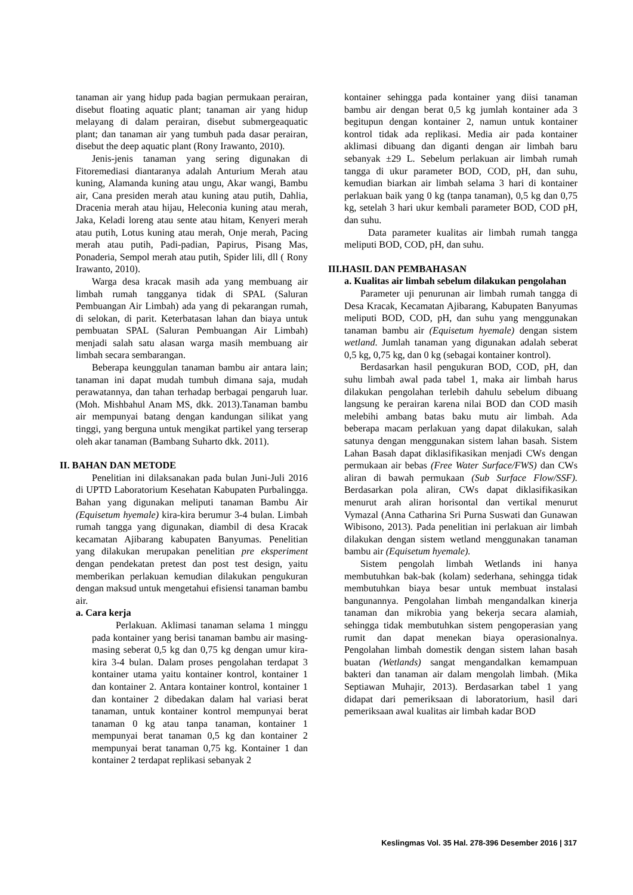tanaman air yang hidup pada bagian permukaan perairan, disebut floating aquatic plant; tanaman air yang hidup melayang di dalam perairan, disebut submergeaquatic plant; dan tanaman air yang tumbuh pada dasar perairan, disebut the deep aquatic plant (Rony Irawanto, 2010).
Jenis-jenis tanaman yang sering digunakan di Fitoremediasi diantaranya adalah Anturium Merah atau kuning, Alamanda kuning atau ungu, Akar wangi, Bambu air, Cana presiden merah atau kuning atau putih, Dahlia, Dracenia merah atau hijau, Heleconia kuning atau merah, Jaka, Keladi loreng atau sente atau hitam, Kenyeri merah atau putih, Lotus kuning atau merah, Onje merah, Pacing merah atau putih, Padi-padian, Papirus, Pisang Mas, Ponaderia, Sempol merah atau putih, Spider lili, dll ( Rony Irawanto, 2010).
Warga desa kracak masih ada yang membuang air limbah rumah tangganya tidak di SPAL (Saluran Pembuangan Air Limbah) ada yang di pekarangan rumah, di selokan, di parit. Keterbatasan lahan dan biaya untuk pembuatan SPAL (Saluran Pembuangan Air Limbah) menjadi salah satu alasan warga masih membuang air limbah secara sembarangan.
Beberapa keunggulan tanaman bambu air antara lain; tanaman ini dapat mudah tumbuh dimana saja, mudah perawatannya, dan tahan terhadap berbagai pengaruh luar. (Moh. Mishbahul Anam MS, dkk. 2013).Tanaman bambu air mempunyai batang dengan kandungan silikat yang tinggi, yang berguna untuk mengikat partikel yang terserap oleh akar tanaman (Bambang Suharto dkk. 2011).
II. BAHAN DAN METODE
Penelitian ini dilaksanakan pada bulan Juni-Juli 2016 di UPTD Laboratorium Kesehatan Kabupaten Purbalingga. Bahan yang digunakan meliputi tanaman Bambu Air (Equisetum hyemale) kira-kira berumur 3-4 bulan. Limbah rumah tangga yang digunakan, diambil di desa Kracak kecamatan Ajibarang kabupaten Banyumas. Penelitian yang dilakukan merupakan penelitian pre eksperiment dengan pendekatan pretest dan post test design, yaitu memberikan perlakuan kemudian dilakukan pengukuran dengan maksud untuk mengetahui efisiensi tanaman bambu air.
a. Cara kerja
Perlakuan. Aklimasi tanaman selama 1 minggu pada kontainer yang berisi tanaman bambu air masing-masing seberat 0,5 kg dan 0,75 kg dengan umur kira-kira 3-4 bulan. Dalam proses pengolahan terdapat 3 kontainer utama yaitu kontainer kontrol, kontainer 1 dan kontainer 2. Antara kontainer kontrol, kontainer 1 dan kontainer 2 dibedakan dalam hal variasi berat tanaman, untuk kontainer kontrol mempunyai berat tanaman 0 kg atau tanpa tanaman, kontainer 1 mempunyai berat tanaman 0,5 kg dan kontainer 2 mempunyai berat tanaman 0,75 kg. Kontainer 1 dan kontainer 2 terdapat replikasi sebanyak 2
kontainer sehingga pada kontainer yang diisi tanaman bambu air dengan berat 0,5 kg jumlah kontainer ada 3 begitupun dengan kontainer 2, namun untuk kontainer kontrol tidak ada replikasi. Media air pada kontainer aklimasi dibuang dan diganti dengan air limbah baru sebanyak ±29 L. Sebelum perlakuan air limbah rumah tangga di ukur parameter BOD, COD, pH, dan suhu, kemudian biarkan air limbah selama 3 hari di kontainer perlakuan baik yang 0 kg (tanpa tanaman), 0,5 kg dan 0,75 kg, setelah 3 hari ukur kembali parameter BOD, COD pH, dan suhu.
Data parameter kualitas air limbah rumah tangga meliputi BOD, COD, pH, dan suhu.
III.HASIL DAN PEMBAHASAN
a. Kualitas air limbah sebelum dilakukan pengolahan
Parameter uji penurunan air limbah rumah tangga di Desa Kracak, Kecamatan Ajibarang, Kabupaten Banyumas meliputi BOD, COD, pH, dan suhu yang menggunakan tanaman bambu air (Equisetum hyemale) dengan sistem wetland. Jumlah tanaman yang digunakan adalah seberat 0,5 kg, 0,75 kg, dan 0 kg (sebagai kontainer kontrol).
Berdasarkan hasil pengukuran BOD, COD, pH, dan suhu limbah awal pada tabel 1, maka air limbah harus dilakukan pengolahan terlebih dahulu sebelum dibuang langsung ke perairan karena nilai BOD dan COD masih melebihi ambang batas baku mutu air limbah. Ada beberapa macam perlakuan yang dapat dilakukan, salah satunya dengan menggunakan sistem lahan basah. Sistem Lahan Basah dapat diklasifikasikan menjadi CWs dengan permukaan air bebas (Free Water Surface/FWS) dan CWs aliran di bawah permukaan (Sub Surface Flow/SSF). Berdasarkan pola aliran, CWs dapat diklasifikasikan menurut arah aliran horisontal dan vertikal menurut Vymazal (Anna Catharina Sri Purna Suswati dan Gunawan Wibisono, 2013). Pada penelitian ini perlakuan air limbah dilakukan dengan sistem wetland menggunakan tanaman bambu air (Equisetum hyemale).
Sistem pengolah limbah Wetlands ini hanya membutuhkan bak-bak (kolam) sederhana, sehingga tidak membutuhkan biaya besar untuk membuat instalasi bangunannya. Pengolahan limbah mengandalkan kinerja tanaman dan mikrobia yang bekerja secara alamiah, sehingga tidak membutuhkan sistem pengoperasian yang rumit dan dapat menekan biaya operasionalnya. Pengolahan limbah domestik dengan sistem lahan basah buatan (Wetlands) sangat mengandalkan kemampuan bakteri dan tanaman air dalam mengolah limbah. (Mika Septiawan Muhajir, 2013). Berdasarkan tabel 1 yang didapat dari pemeriksaan di laboratorium, hasil dari pemeriksaan awal kualitas air limbah kadar BOD
Keslingmas Vol. 35 Hal. 278-396 Desember 2016 | 317